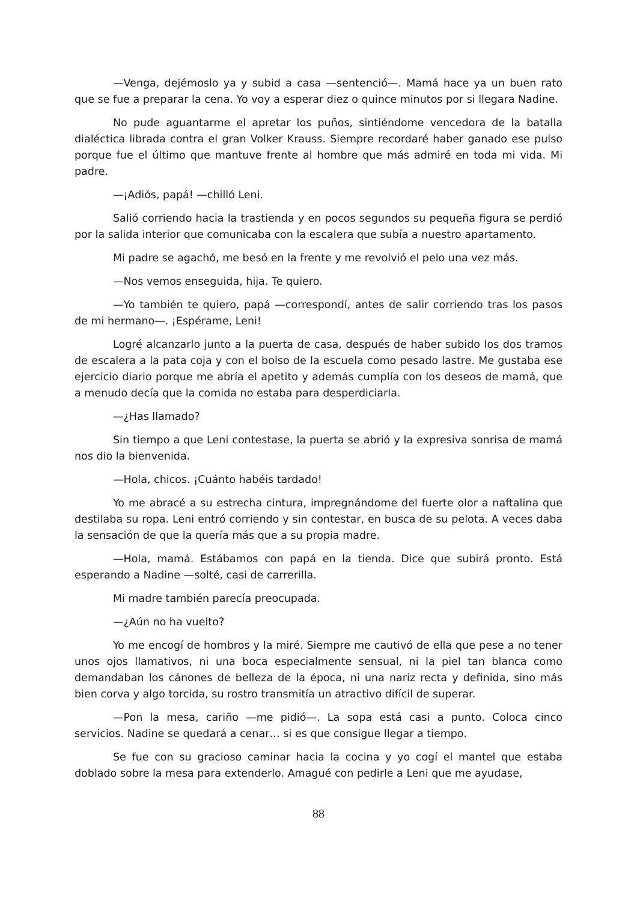—Venga, dejémoslo ya y subid a casa —sentenció—. Mamá hace ya un buen rato que se fue a preparar la cena. Yo voy a esperar diez o quince minutos por si llegara Nadine.
No pude aguantarme el apretar los puños, sintiéndome vencedora de la batalla dialéctica librada contra el gran Volker Krauss. Siempre recordaré haber ganado ese pulso porque fue el último que mantuve frente al hombre que más admiré en toda mi vida. Mi padre.
—¡Adiós, papá! —chilló Leni.
Salió corriendo hacia la trastienda y en pocos segundos su pequeña figura se perdió por la salida interior que comunicaba con la escalera que subía a nuestro apartamento.
Mi padre se agachó, me besó en la frente y me revolvió el pelo una vez más.
—Nos vemos enseguida, hija. Te quiero.
—Yo también te quiero, papá —correspondí, antes de salir corriendo tras los pasos de mi hermano—. ¡Espérame, Leni!
Logré alcanzarlo junto a la puerta de casa, después de haber subido los dos tramos de escalera a la pata coja y con el bolso de la escuela como pesado lastre. Me gustaba ese ejercicio diario porque me abría el apetito y además cumplía con los deseos de mamá, que a menudo decía que la comida no estaba para desperdiciarla.
—¿Has llamado?
Sin tiempo a que Leni contestase, la puerta se abrió y la expresiva sonrisa de mamá nos dio la bienvenida.
—Hola, chicos. ¡Cuánto habéis tardado!
Yo me abracé a su estrecha cintura, impregnándome del fuerte olor a naftalina que destilaba su ropa. Leni entró corriendo y sin contestar, en busca de su pelota. A veces daba la sensación de que la quería más que a su propia madre.
—Hola, mamá. Estábamos con papá en la tienda. Dice que subirá pronto. Está esperando a Nadine —solté, casi de carrerilla.
Mi madre también parecía preocupada.
—¿Aún no ha vuelto?
Yo me encogí de hombros y la miré. Siempre me cautivó de ella que pese a no tener unos ojos llamativos, ni una boca especialmente sensual, ni la piel tan blanca como demandaban los cánones de belleza de la época, ni una nariz recta y definida, sino más bien corva y algo torcida, su rostro transmitía un atractivo difícil de superar.
—Pon la mesa, cariño —me pidió—. La sopa está casi a punto. Coloca cinco servicios. Nadine se quedará a cenar… si es que consigue llegar a tiempo.
Se fue con su gracioso caminar hacia la cocina y yo cogí el mantel que estaba doblado sobre la mesa para extenderlo. Amagué con pedirle a Leni que me ayudase,
88